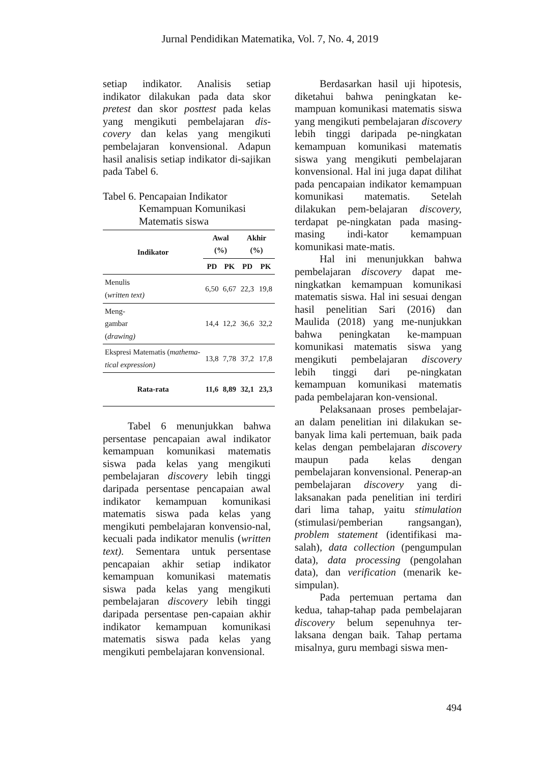Jurnal Pendidikan Matematika, Vol. 7, No. 4, 2019
setiap indikator. Analisis setiap indikator dilakukan pada data skor pretest dan skor posttest pada kelas yang mengikuti pembelajaran dis-covery dan kelas yang mengikuti pembelajaran konvensional. Adapun hasil analisis setiap indikator di-sajikan pada Tabel 6.
Tabel 6. Pencapaian Indikator
Kemampuan Komunikasi
Matematis siswa
| Indikator | Awal (%) | | Akhir (%) | |
| --- | --- | --- | --- | --- |
| | PD | PK | PD | PK |
| Menulis ( written text) | 6,50 | 6,67 | 22,3 | 19,8 |
| Meng- gambar ( drawing) | 14,4 | 12,2 | 36,6 | 32,2 |
| Ekspresi Matematis ( mathema-tical expression) | 13,8 | 7,78 | 37,2 | 17,8 |
| Rata-rata | 11,6 | 8,89 | 32,1 | 23,3 |
Tabel 6 menunjukkan bahwa persentase pencapaian awal indikator kemampuan komunikasi matematis siswa pada kelas yang mengikuti pembelajaran discovery lebih tinggi daripada persentase pencapaian awal indikator kemampuan komunikasi matematis siswa pada kelas yang mengikuti pembelajaran konvensio-nal, kecuali pada indikator menulis (written text). Sementara untuk persentase pencapaian akhir setiap indikator kemampuan komunikasi matematis siswa pada kelas yang mengikuti pembelajaran discovery lebih tinggi daripada persentase pen-capaian akhir indikator kemampuan komunikasi matematis siswa pada kelas yang mengikuti pembelajaran konvensional.
Berdasarkan hasil uji hipotesis, diketahui bahwa peningkatan ke-mampuan komunikasi matematis siswa yang mengikuti pembelajaran discovery lebih tinggi daripada pe-ningkatan kemampuan komunikasi matematis siswa yang mengikuti pembelajaran konvensional. Hal ini juga dapat dilihat pada pencapaian indikator kemampuan komunikasi matematis. Setelah dilakukan pem-belajaran discovery, terdapat pe-ningkatan pada masing-masing indi-kator kemampuan komunikasi mate-matis.
Hal ini menunjukkan bahwa pembelajaran discovery dapat me-ningkatkan kemampuan komunikasi matematis siswa. Hal ini sesuai dengan hasil penelitian Sari (2016) dan Maulida (2018) yang me-nunjukkan bahwa peningkatan ke-mampuan komunikasi matematis siswa yang mengikuti pembelajaran discovery lebih tinggi dari pe-ningkatan kemampuan komunikasi matematis pada pembelajaran kon-vensional.
Pelaksanaan proses pembelajar-an dalam penelitian ini dilakukan se-banyak lima kali pertemuan, baik pada kelas dengan pembelajaran discovery maupun pada kelas dengan pembelajaran konvensional. Penerap-an pembelajaran discovery yang di-laksanakan pada penelitian ini terdiri dari lima tahap, yaitu stimulation (stimulasi/pemberian rangsangan), problem statement (identifikasi ma-salah), data collection (pengumpulan data), data processing (pengolahan data), dan verification (menarik ke-simpulan).
Pada pertemuan pertama dan kedua, tahap-tahap pada pembelajaran discovery belum sepenuhnya ter-laksana dengan baik. Tahap pertama misalnya, guru membagi siswa men-
494